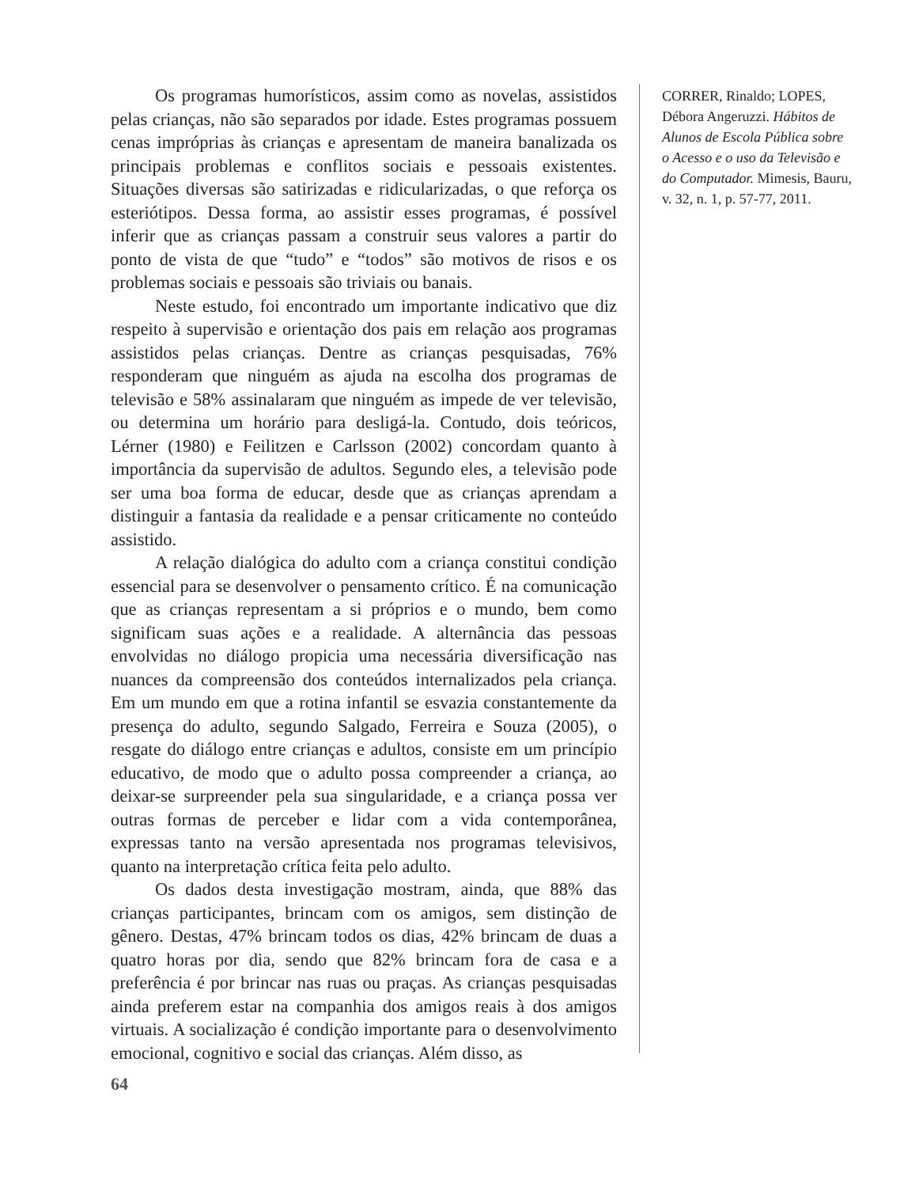Os programas humorísticos, assim como as novelas, assistidos pelas crianças, não são separados por idade. Estes programas possuem cenas impróprias às crianças e apresentam de maneira banalizada os principais problemas e conflitos sociais e pessoais existentes. Situações diversas são satirizadas e ridicularizadas, o que reforça os esteriótipos. Dessa forma, ao assistir esses programas, é possível inferir que as crianças passam a construir seus valores a partir do ponto de vista de que “tudo” e “todos” são motivos de risos e os problemas sociais e pessoais são triviais ou banais.
Neste estudo, foi encontrado um importante indicativo que diz respeito à supervisão e orientação dos pais em relação aos programas assistidos pelas crianças. Dentre as crianças pesquisadas, 76% responderam que ninguém as ajuda na escolha dos programas de televisão e 58% assinalaram que ninguém as impede de ver televisão, ou determina um horário para desligá-la. Contudo, dois teóricos, Lérner (1980) e Feilitzen e Carlsson (2002) concordam quanto à importância da supervisão de adultos. Segundo eles, a televisão pode ser uma boa forma de educar, desde que as crianças aprendam a distinguir a fantasia da realidade e a pensar criticamente no conteúdo assistido.
A relação dialógica do adulto com a criança constitui condição essencial para se desenvolver o pensamento crítico. É na comunicação que as crianças representam a si próprios e o mundo, bem como significam suas ações e a realidade. A alternância das pessoas envolvidas no diálogo propicia uma necessária diversificação nas nuances da compreensão dos conteúdos internalizados pela criança. Em um mundo em que a rotina infantil se esvazia constantemente da presença do adulto, segundo Salgado, Ferreira e Souza (2005), o resgate do diálogo entre crianças e adultos, consiste em um princípio educativo, de modo que o adulto possa compreender a criança, ao deixar-se surpreender pela sua singularidade, e a criança possa ver outras formas de perceber e lidar com a vida contemporânea, expressas tanto na versão apresentada nos programas televisivos, quanto na interpretação crítica feita pelo adulto.
Os dados desta investigação mostram, ainda, que 88% das crianças participantes, brincam com os amigos, sem distinção de gênero. Destas, 47% brincam todos os dias, 42% brincam de duas a quatro horas por dia, sendo que 82% brincam fora de casa e a preferência é por brincar nas ruas ou praças. As crianças pesquisadas ainda preferem estar na companhia dos amigos reais à dos amigos virtuais. A socialização é condição importante para o desenvolvimento emocional, cognitivo e social das crianças. Além disso, as
CORRER, Rinaldo; LOPES, Débora Angeruzzi. Hábitos de Alunos de Escola Pública sobre o Acesso e o uso da Televisão e do Computador. Mimesis, Bauru, v. 32, n. 1, p. 57-77, 2011.
64